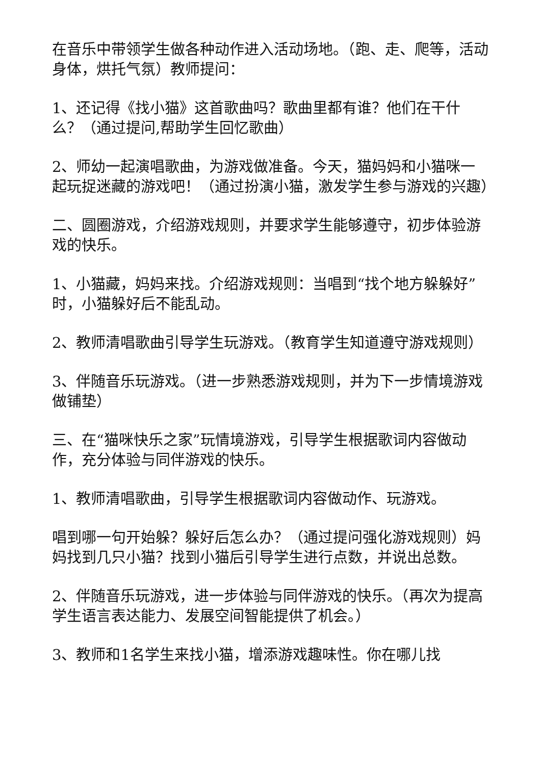在音乐中带领学生做各种动作进入活动场地。（跑、走、爬等，活动身体，烘托气氛）教师提问：
1、还记得《找小猫》这首歌曲吗？歌曲里都有谁？他们在干什么？（通过提问,帮助学生回忆歌曲）
2、师幼一起演唱歌曲，为游戏做准备。今天，猫妈妈和小猫咪一起玩捉迷藏的游戏吧！（通过扮演小猫，激发学生参与游戏的兴趣）
二、圆圈游戏，介绍游戏规则，并要求学生能够遵守，初步体验游戏的快乐。
1、小猫藏，妈妈来找。介绍游戏规则：当唱到“找个地方躲躲好”时，小猫躲好后不能乱动。
2、教师清唱歌曲引导学生玩游戏。（教育学生知道遵守游戏规则）
3、伴随音乐玩游戏。（进一步熟悉游戏规则，并为下一步情境游戏做铺垫）
三、在“猫咪快乐之家”玩情境游戏，引导学生根据歌词内容做动作，充分体验与同伴游戏的快乐。
1、教师清唱歌曲，引导学生根据歌词内容做动作、玩游戏。
唱到哪一句开始躲？躲好后怎么办？（通过提问强化游戏规则）妈妈找到几只小猫？找到小猫后引导学生进行点数，并说出总数。
2、伴随音乐玩游戏，进一步体验与同伴游戏的快乐。（再次为提高学生语言表达能力、发展空间智能提供了机会。）
3、教师和1名学生来找小猫，增添游戏趣味性。你在哪儿找